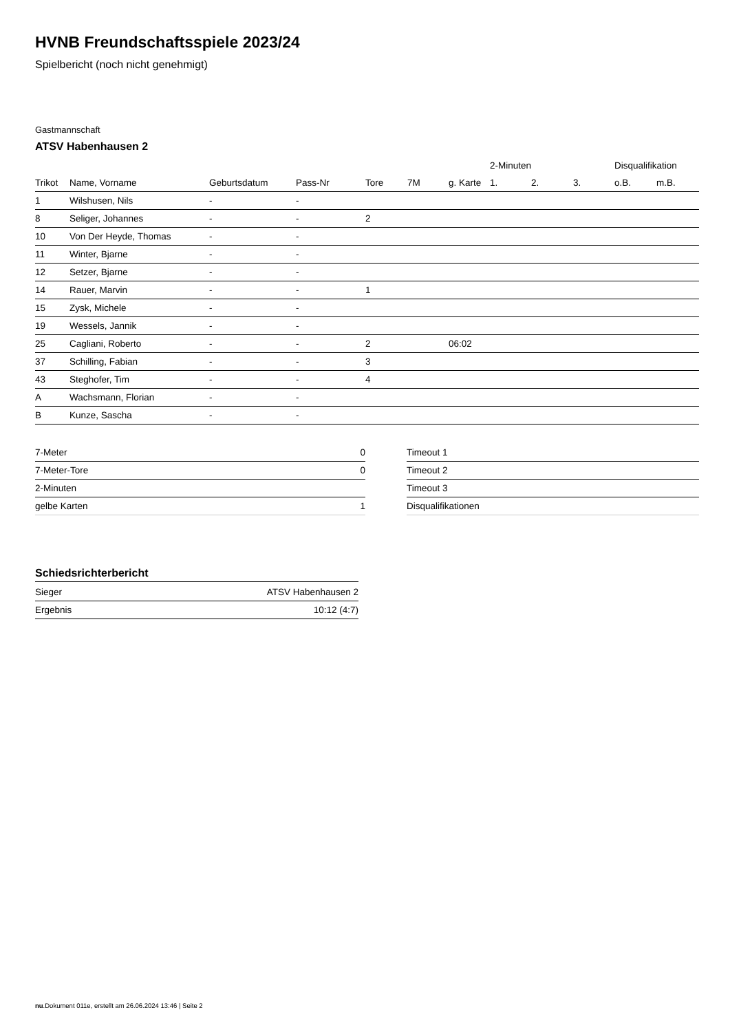HVNB Freundschaftsspiele 2023/24
Spielbericht (noch nicht genehmigt)
Gastmannschaft
ATSV Habenhausen 2
| | | | | | | | 2-Minuten | | | Disqualifikation | |
| --- | --- | --- | --- | --- | --- | --- | --- | --- | --- | --- | --- |
| Trikot | Name, Vorname | Geburtsdatum | Pass-Nr | Tore | 7M | g. Karte | 1. | 2. | 3. | o.B. | m.B. |
| 1 | Wilshusen, Nils | - | - | | | | | | | | |
| 8 | Seliger, Johannes | - | - | 2 | | | | | | | |
| 10 | Von Der Heyde, Thomas | - | - | | | | | | | | |
| 11 | Winter, Bjarne | - | - | | | | | | | | |
| 12 | Setzer, Bjarne | - | - | | | | | | | | |
| 14 | Rauer, Marvin | - | - | 1 | | | | | | | |
| 15 | Zysk, Michele | - | - | | | | | | | | |
| 19 | Wessels, Jannik | - | - | | | | | | | | |
| 25 | Cagliani, Roberto | - | - | 2 | | 06:02 | | | | | |
| 37 | Schilling, Fabian | - | - | 3 | | | | | | | |
| 43 | Steghofer, Tim | - | - | 4 | | | | | | | |
| A | Wachsmann, Florian | - | - | | | | | | | | |
| B | Kunze, Sascha | - | - | | | | | | | | |
| 7-Meter | 0 |
| 7-Meter-Tore | 0 |
| 2-Minuten | |
| gelbe Karten | 1 |
| Timeout 1 |
| Timeout 2 |
| Timeout 3 |
| Disqualifikationen |
Schiedsrichterbericht
| Sieger | ATSV Habenhausen 2 |
| Ergebnis | 10:12 (4:7) |
nu.Dokument 011e, erstellt am 26.06.2024 13:46 | Seite 2